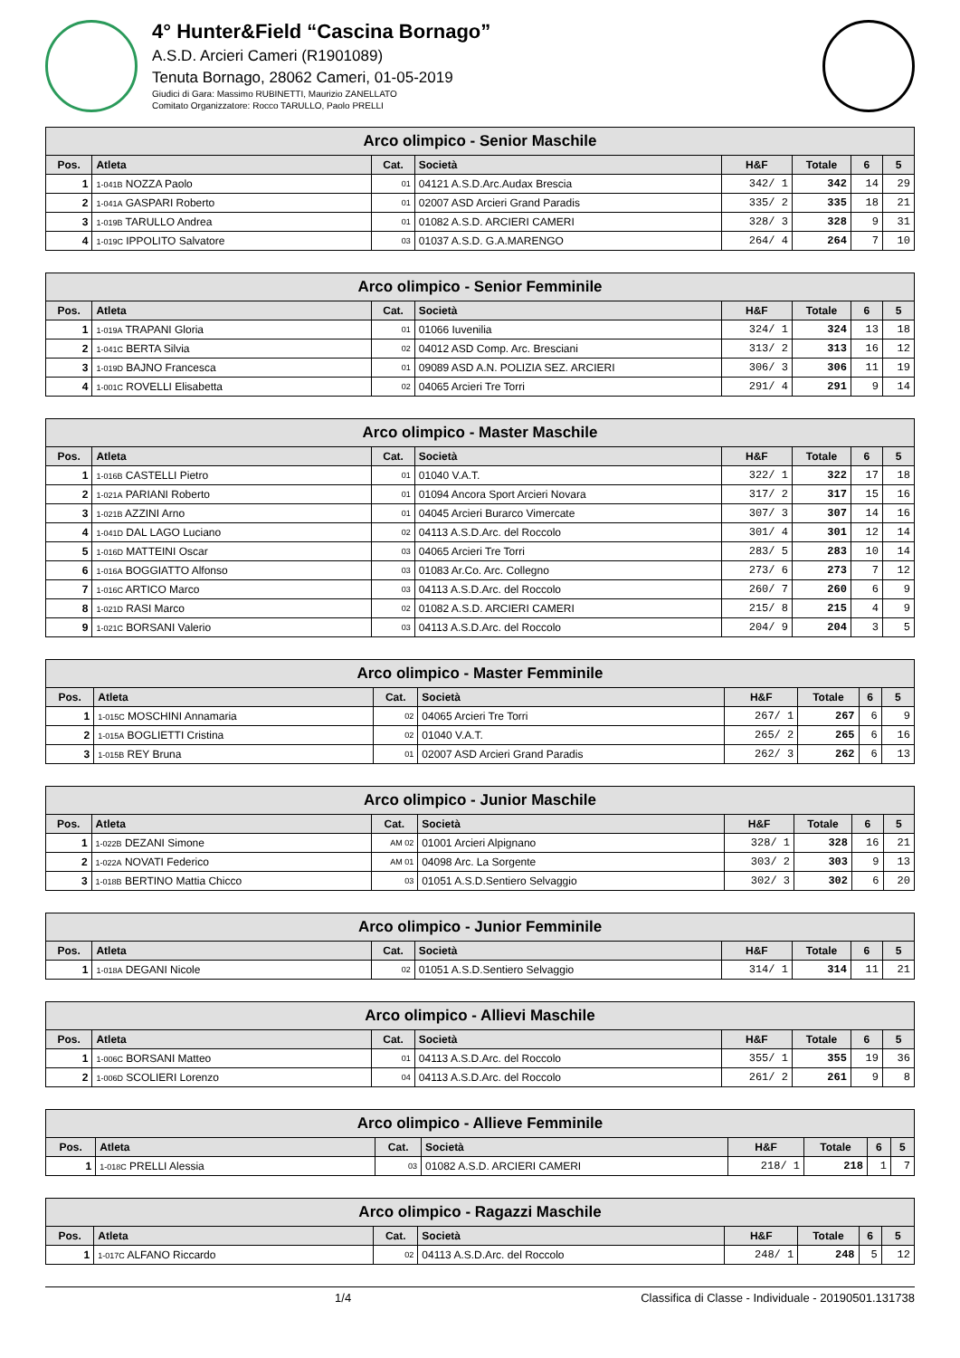4° Hunter&Field “Cascina Bornago”
A.S.D. Arcieri Cameri (R1901089)
Tenuta Bornago, 28062 Cameri, 01-05-2019
Giudici di Gara: Massimo RUBINETTI, Maurizio ZANELLATO
Comitato Organizzatore: Rocco TARULLO, Paolo PRELLI
| Arco olimpico - Senior Maschile | | | | | | | |
| Pos. | Atleta | Cat. | Società | H&F | Totale | 6 | 5 |
| 1 | 1-041B NOZZA Paolo | 01 | 04121 A.S.D.Arc.Audax Brescia | 342/ 1 | 342 | 14 | 29 |
| 2 | 1-041A GASPARI Roberto | 01 | 02007 ASD Arcieri Grand Paradis | 335/ 2 | 335 | 18 | 21 |
| 3 | 1-019B TARULLO Andrea | 01 | 01082 A.S.D. ARCIERI CAMERI | 328/ 3 | 328 | 9 | 31 |
| 4 | 1-019C IPPOLITO Salvatore | 03 | 01037 A.S.D. G.A.MARENGO | 264/ 4 | 264 | 7 | 10 |
| Arco olimpico - Senior Femminile | | | | | | | |
| Pos. | Atleta | Cat. | Società | H&F | Totale | 6 | 5 |
| 1 | 1-019A TRAPANI Gloria | 01 | 01066 Iuvenilia | 324/ 1 | 324 | 13 | 18 |
| 2 | 1-041C BERTA Silvia | 02 | 04012 ASD Comp. Arc. Bresciani | 313/ 2 | 313 | 16 | 12 |
| 3 | 1-019D BAJNO Francesca | 01 | 09089 ASD A.N. POLIZIA SEZ. ARCIERI | 306/ 3 | 306 | 11 | 19 |
| 4 | 1-001C ROVELLI Elisabetta | 02 | 04065 Arcieri Tre Torri | 291/ 4 | 291 | 9 | 14 |
| Arco olimpico - Master Maschile | | | | | | | |
| Pos. | Atleta | Cat. | Società | H&F | Totale | 6 | 5 |
| 1 | 1-016B CASTELLI Pietro | 01 | 01040 V.A.T. | 322/ 1 | 322 | 17 | 18 |
| 2 | 1-021A PARIANI Roberto | 01 | 01094 Ancora Sport Arcieri Novara | 317/ 2 | 317 | 15 | 16 |
| 3 | 1-021B AZZINI Arno | 01 | 04045 Arcieri Burarco Vimercate | 307/ 3 | 307 | 14 | 16 |
| 4 | 1-041D DAL LAGO Luciano | 02 | 04113 A.S.D.Arc. del Roccolo | 301/ 4 | 301 | 12 | 14 |
| 5 | 1-016D MATTEINI Oscar | 03 | 04065 Arcieri Tre Torri | 283/ 5 | 283 | 10 | 14 |
| 6 | 1-016A BOGGIATTO Alfonso | 03 | 01083 Ar.Co. Arc. Collegno | 273/ 6 | 273 | 7 | 12 |
| 7 | 1-016C ARTICO Marco | 03 | 04113 A.S.D.Arc. del Roccolo | 260/ 7 | 260 | 6 | 9 |
| 8 | 1-021D RASI Marco | 02 | 01082 A.S.D. ARCIERI CAMERI | 215/ 8 | 215 | 4 | 9 |
| 9 | 1-021C BORSANI Valerio | 03 | 04113 A.S.D.Arc. del Roccolo | 204/ 9 | 204 | 3 | 5 |
| Arco olimpico - Master Femminile | | | | | | | |
| Pos. | Atleta | Cat. | Società | H&F | Totale | 6 | 5 |
| 1 | 1-015C MOSCHINI Annamaria | 02 | 04065 Arcieri Tre Torri | 267/ 1 | 267 | 6 | 9 |
| 2 | 1-015A BOGLIETTI Cristina | 02 | 01040 V.A.T. | 265/ 2 | 265 | 6 | 16 |
| 3 | 1-015B REY Bruna | 01 | 02007 ASD Arcieri Grand Paradis | 262/ 3 | 262 | 6 | 13 |
| Arco olimpico - Junior Maschile | | | | | | | |
| Pos. | Atleta | Cat. | Società | H&F | Totale | 6 | 5 |
| 1 | 1-022B DEZANI Simone | AM 02 | 01001 Arcieri Alpignano | 328/ 1 | 328 | 16 | 21 |
| 2 | 1-022A NOVATI Federico | AM 01 | 04098 Arc. La Sorgente | 303/ 2 | 303 | 9 | 13 |
| 3 | 1-018B BERTINO Mattia Chicco | 03 | 01051 A.S.D.Sentiero Selvaggio | 302/ 3 | 302 | 6 | 20 |
| Arco olimpico - Junior Femminile | | | | | | | |
| Pos. | Atleta | Cat. | Società | H&F | Totale | 6 | 5 |
| 1 | 1-018A DEGANI Nicole | 02 | 01051 A.S.D.Sentiero Selvaggio | 314/ 1 | 314 | 11 | 21 |
| Arco olimpico - Allievi Maschile | | | | | | | |
| Pos. | Atleta | Cat. | Società | H&F | Totale | 6 | 5 |
| 1 | 1-006C BORSANI Matteo | 01 | 04113 A.S.D.Arc. del Roccolo | 355/ 1 | 355 | 19 | 36 |
| 2 | 1-006D SCOLIERI Lorenzo | 04 | 04113 A.S.D.Arc. del Roccolo | 261/ 2 | 261 | 9 | 8 |
| Arco olimpico - Allieve Femminile | | | | | | | |
| Pos. | Atleta | Cat. | Società | H&F | Totale | 6 | 5 |
| 1 | 1-018C PRELLI Alessia | 03 | 01082 A.S.D. ARCIERI CAMERI | 218/ 1 | 218 | 1 | 7 |
| Arco olimpico - Ragazzi Maschile | | | | | | | |
| Pos. | Atleta | Cat. | Società | H&F | Totale | 6 | 5 |
| 1 | 1-017C ALFANO Riccardo | 02 | 04113 A.S.D.Arc. del Roccolo | 248/ 1 | 248 | 5 | 12 |
1/4 Classifica di Classe - Individuale - 20190501.131738